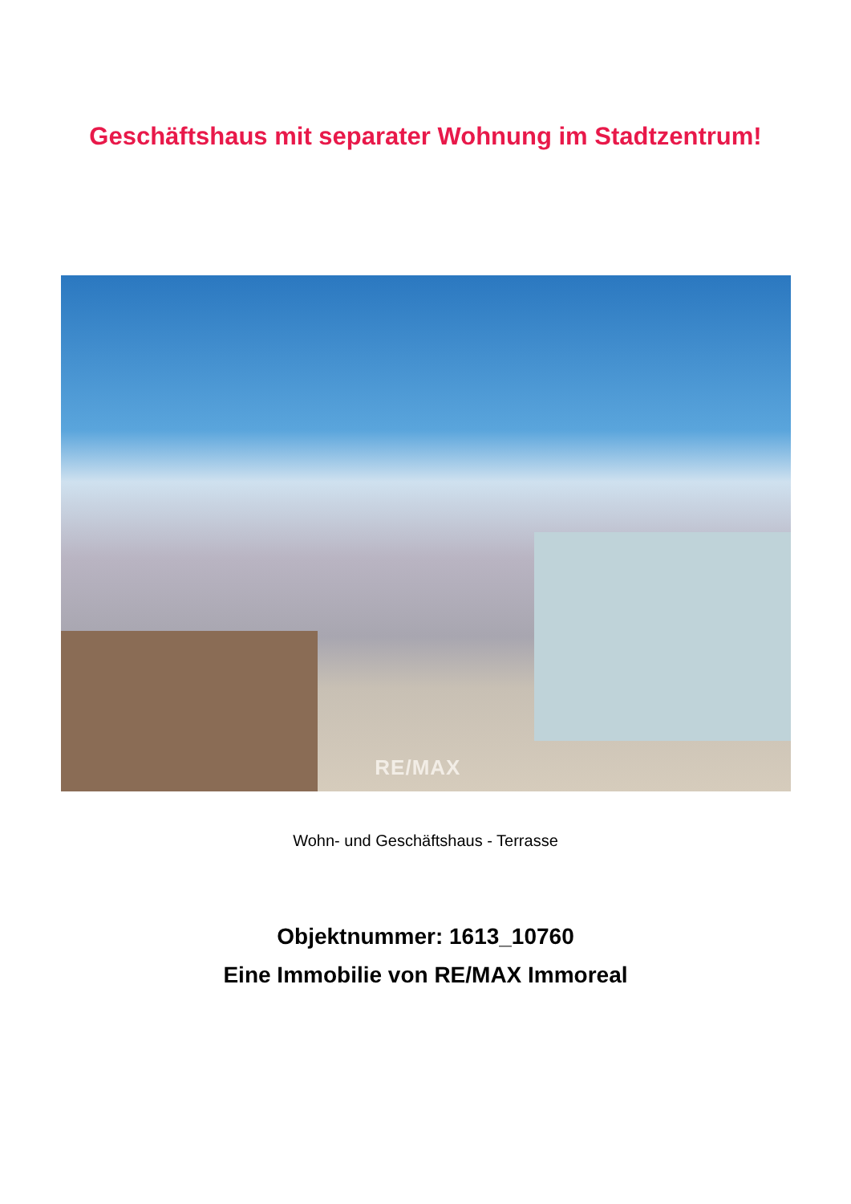Geschäftshaus mit separater Wohnung im Stadtzentrum!
RE/MAX
Wohn- und Geschäftshaus - Terrasse
Objektnummer: 1613_10760
Eine Immobilie von RE/MAX Immoreal